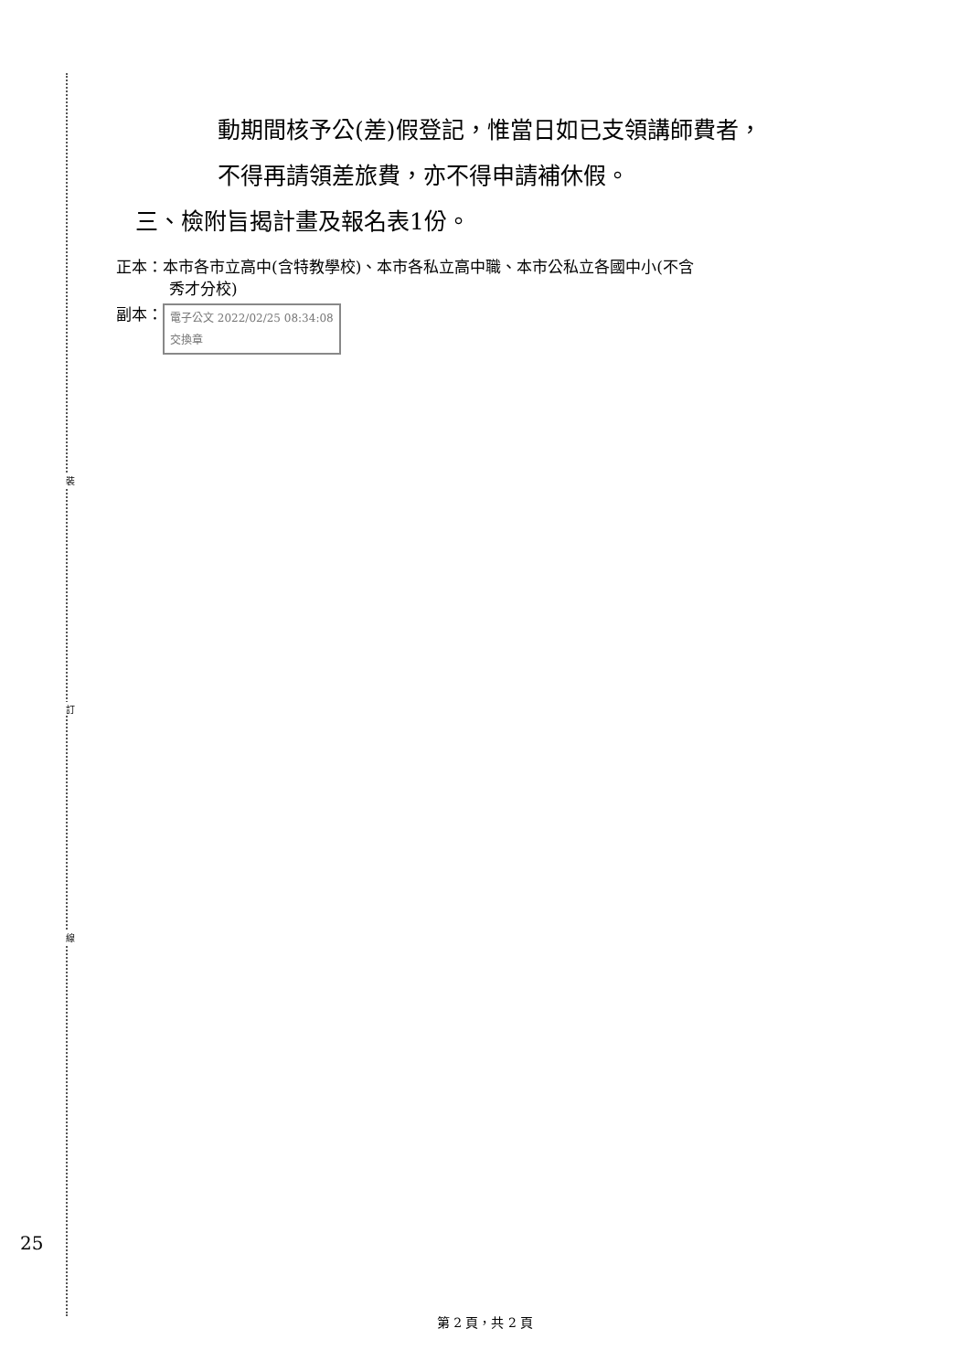裝
訂
線
動期間核予公(差)假登記，惟當日如已支領講師費者，
不得再請領差旅費，亦不得申請補休假。
三、檢附旨揭計畫及報名表1份。
正本：本市各市立高中(含特教學校)、本市各私立高中職、本市公私立各國中小(不含
秀才分校)
副本： 電子公文 2022/02/25 08:34:08
交換章
25
第 2 頁，共 2 頁